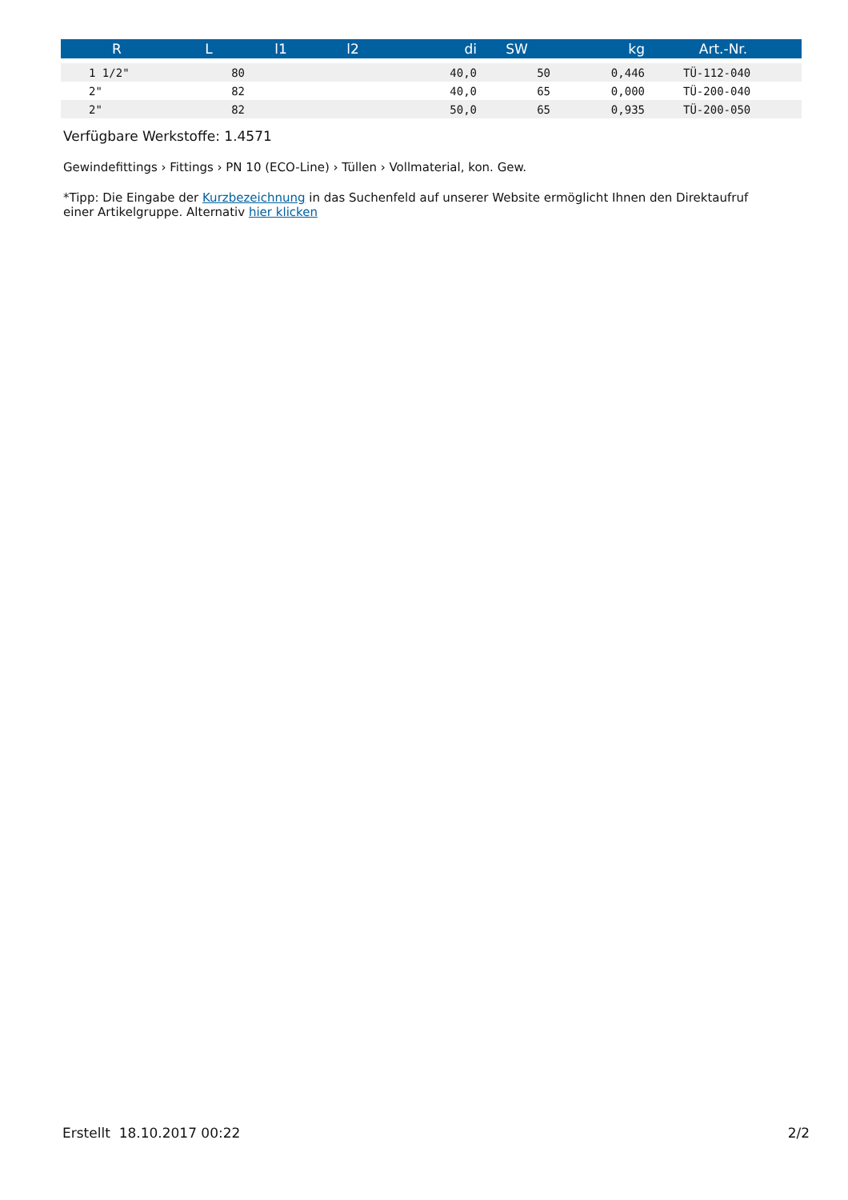| R | L | l1 | l2 | di | SW | kg | Art.-Nr. |
| --- | --- | --- | --- | --- | --- | --- | --- |
| 1 1/2" | 80 | | | 40,0 | 50 | 0,446 | TÜ-112-040 |
| 2" | 82 | | | 40,0 | 65 | 0,000 | TÜ-200-040 |
| 2" | 82 | | | 50,0 | 65 | 0,935 | TÜ-200-050 |
Verfügbare Werkstoffe: 1.4571
Gewindefittings › Fittings › PN 10 (ECO-Line) › Tüllen › Vollmaterial, kon. Gew.
*Tipp: Die Eingabe der Kurzbezeichnung in das Suchenfeld auf unserer Website ermöglicht Ihnen den Direktaufruf
einer Artikelgruppe. Alternativ hier klicken
Erstellt 18.10.2017 00:22 2/2